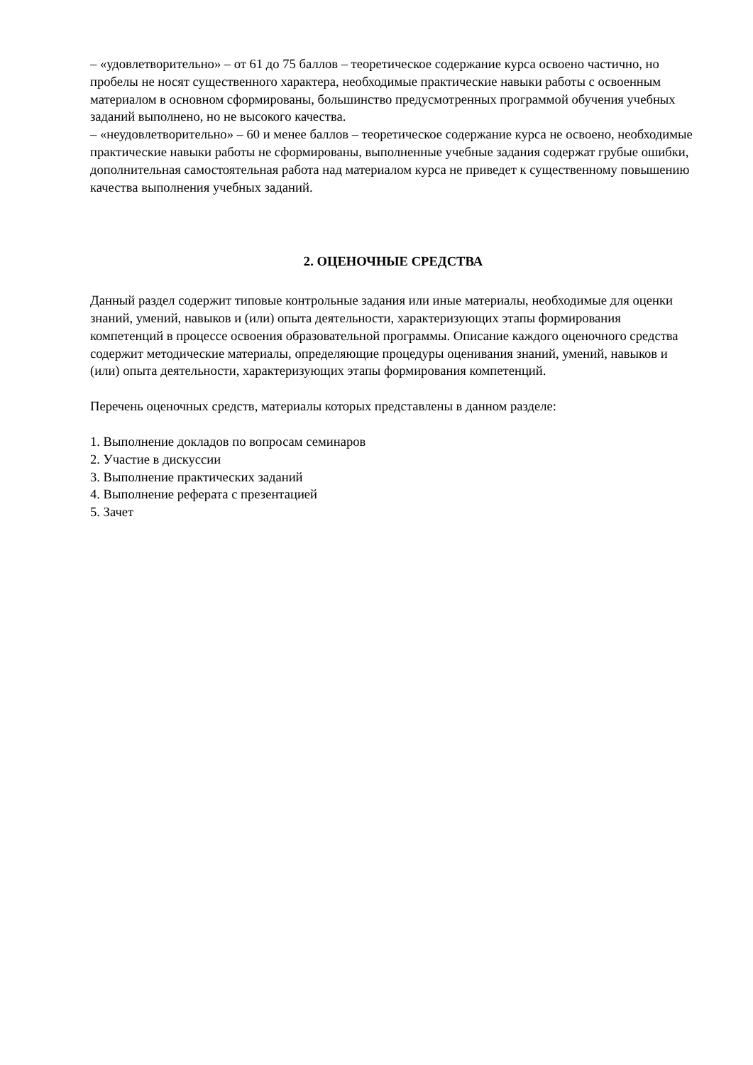– «удовлетворительно» – от 61 до 75 баллов – теоретическое содержание курса освоено частично, но пробелы не носят существенного характера, необходимые практические навыки работы с освоенным материалом в основном сформированы, большинство предусмотренных программой обучения учебных заданий выполнено, но не высокого качества.
– «неудовлетворительно» – 60 и менее баллов – теоретическое содержание курса не освоено, необходимые практические навыки работы не сформированы, выполненные учебные задания содержат грубые ошибки, дополнительная самостоятельная работа над материалом курса не приведет к существенному повышению качества выполнения учебных заданий.
2. ОЦЕНОЧНЫЕ СРЕДСТВА
Данный раздел содержит типовые контрольные задания или иные материалы, необходимые для оценки знаний, умений, навыков и (или) опыта деятельности, характеризующих этапы формирования компетенций в процессе освоения образовательной программы. Описание каждого оценочного средства содержит методические материалы, определяющие процедуры оценивания знаний, умений, навыков и (или) опыта деятельности, характеризующих этапы формирования компетенций.
Перечень оценочных средств, материалы которых представлены в данном разделе:
1. Выполнение докладов по вопросам семинаров
2. Участие в дискуссии
3. Выполнение практических заданий
4. Выполнение реферата с презентацией
5. Зачет